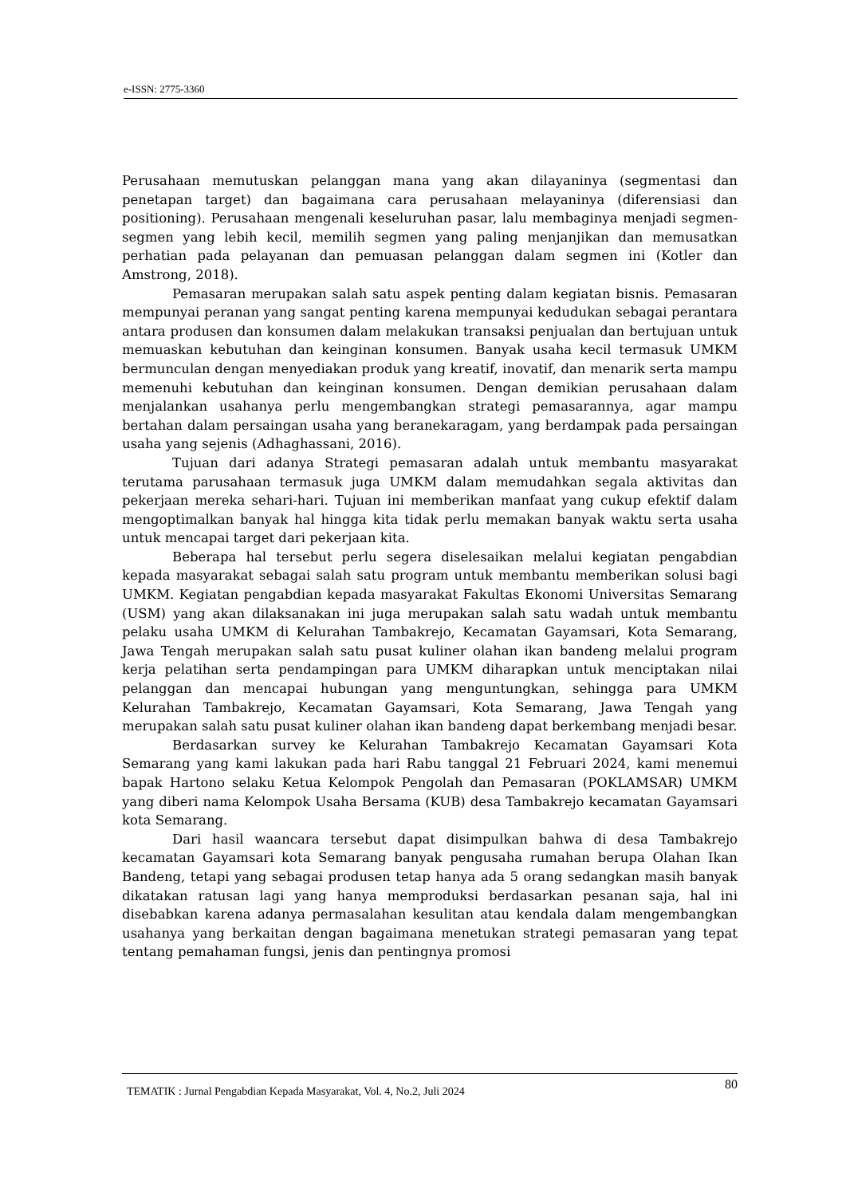e-ISSN: 2775-3360
Perusahaan memutuskan pelanggan mana yang akan dilayaninya (segmentasi dan penetapan target) dan bagaimana cara perusahaan melayaninya (diferensiasi dan positioning). Perusahaan mengenali keseluruhan pasar, lalu membaginya menjadi segmen-segmen yang lebih kecil, memilih segmen yang paling menjanjikan dan memusatkan perhatian pada pelayanan dan pemuasan pelanggan dalam segmen ini (Kotler dan Amstrong, 2018).
Pemasaran merupakan salah satu aspek penting dalam kegiatan bisnis. Pemasaran mempunyai peranan yang sangat penting karena mempunyai kedudukan sebagai perantara antara produsen dan konsumen dalam melakukan transaksi penjualan dan bertujuan untuk memuaskan kebutuhan dan keinginan konsumen. Banyak usaha kecil termasuk UMKM bermunculan dengan menyediakan produk yang kreatif, inovatif, dan menarik serta mampu memenuhi kebutuhan dan keinginan konsumen. Dengan demikian perusahaan dalam menjalankan usahanya perlu mengembangkan strategi pemasarannya, agar mampu bertahan dalam persaingan usaha yang beranekaragam, yang berdampak pada persaingan usaha yang sejenis (Adhaghassani, 2016).
Tujuan dari adanya Strategi pemasaran adalah untuk membantu masyarakat terutama parusahaan termasuk juga UMKM dalam memudahkan segala aktivitas dan pekerjaan mereka sehari-hari. Tujuan ini memberikan manfaat yang cukup efektif dalam mengoptimalkan banyak hal hingga kita tidak perlu memakan banyak waktu serta usaha untuk mencapai target dari pekerjaan kita.
Beberapa hal tersebut perlu segera diselesaikan melalui kegiatan pengabdian kepada masyarakat sebagai salah satu program untuk membantu memberikan solusi bagi UMKM. Kegiatan pengabdian kepada masyarakat Fakultas Ekonomi Universitas Semarang (USM) yang akan dilaksanakan ini juga merupakan salah satu wadah untuk membantu pelaku usaha UMKM di Kelurahan Tambakrejo, Kecamatan Gayamsari, Kota Semarang, Jawa Tengah merupakan salah satu pusat kuliner olahan ikan bandeng melalui program kerja pelatihan serta pendampingan para UMKM diharapkan untuk menciptakan nilai pelanggan dan mencapai hubungan yang menguntungkan, sehingga para UMKM Kelurahan Tambakrejo, Kecamatan Gayamsari, Kota Semarang, Jawa Tengah yang merupakan salah satu pusat kuliner olahan ikan bandeng dapat berkembang menjadi besar.
Berdasarkan survey ke Kelurahan Tambakrejo Kecamatan Gayamsari Kota Semarang yang kami lakukan pada hari Rabu tanggal 21 Februari 2024, kami menemui bapak Hartono selaku Ketua Kelompok Pengolah dan Pemasaran (POKLAMSAR) UMKM yang diberi nama Kelompok Usaha Bersama (KUB) desa Tambakrejo kecamatan Gayamsari kota Semarang.
Dari hasil waancara tersebut dapat disimpulkan bahwa di desa Tambakrejo kecamatan Gayamsari kota Semarang banyak pengusaha rumahan berupa Olahan Ikan Bandeng, tetapi yang sebagai produsen tetap hanya ada 5 orang sedangkan masih banyak dikatakan ratusan lagi yang hanya memproduksi berdasarkan pesanan saja, hal ini disebabkan karena adanya permasalahan kesulitan atau kendala dalam mengembangkan usahanya yang berkaitan dengan bagaimana menetukan strategi pemasaran yang tepat tentang pemahaman fungsi, jenis dan pentingnya promosi
TEMATIK : Jurnal Pengabdian Kepada Masyarakat, Vol. 4, No.2, Juli 2024
80